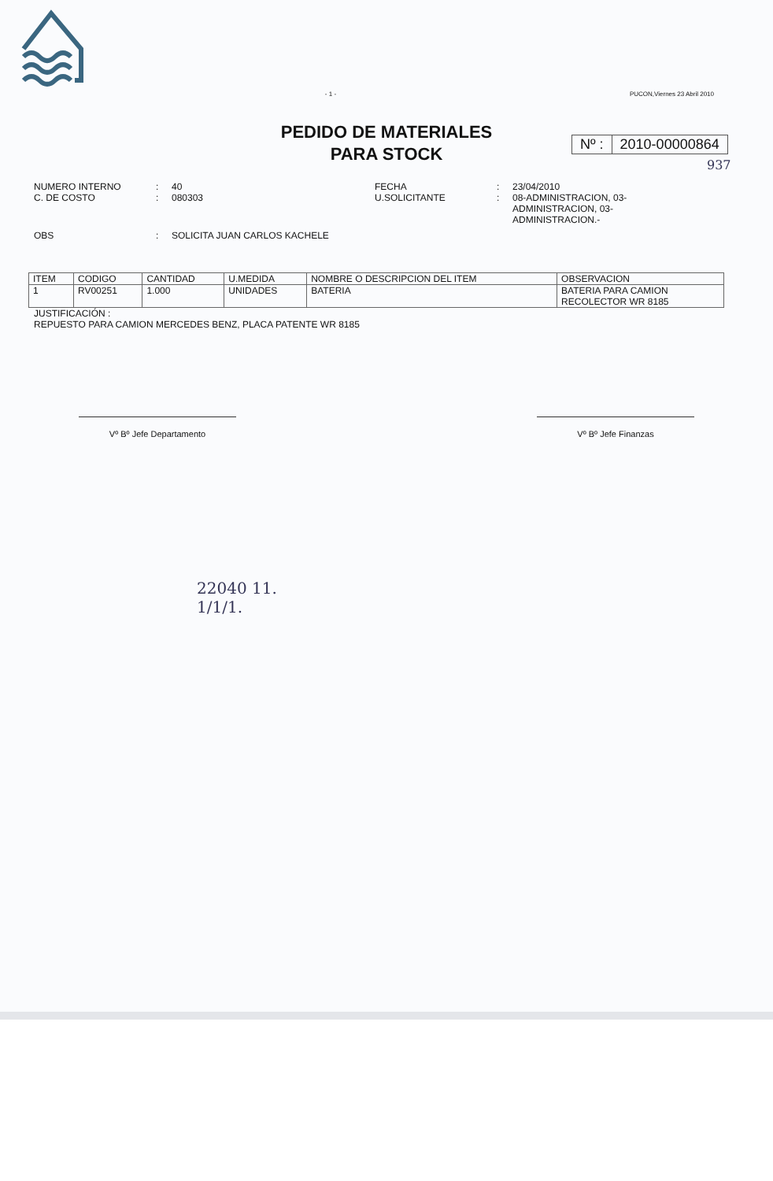- 1 - PUCON,Viernes 23 Abril 2010
PEDIDO DE MATERIALES
PARA STOCK
Nº : 2010-00000864
937
NUMERO INTERNO
C. DE COSTO
:
:
40
080303
FECHA
U.SOLICITANTE
:
:
23/04/2010
08-ADMINISTRACION, 03-
ADMINISTRACION, 03-
ADMINISTRACION.-
OBS : SOLICITA JUAN CARLOS KACHELE
| ITEM | CODIGO | CANTIDAD | U.MEDIDA | NOMBRE O DESCRIPCION DEL ITEM | OBSERVACION |
| --- | --- | --- | --- | --- | --- |
| 1 | RV00251 | 1.000 | UNIDADES | BATERIA | BATERIA PARA CAMION RECOLECTOR WR 8185 |
JUSTIFICACIÓN :
REPUESTO PARA CAMION MERCEDES BENZ, PLACA PATENTE WR 8185
Vº Bº Jefe Departamento Vº Bº Jefe Finanzas
22040 11.
1/1/1.